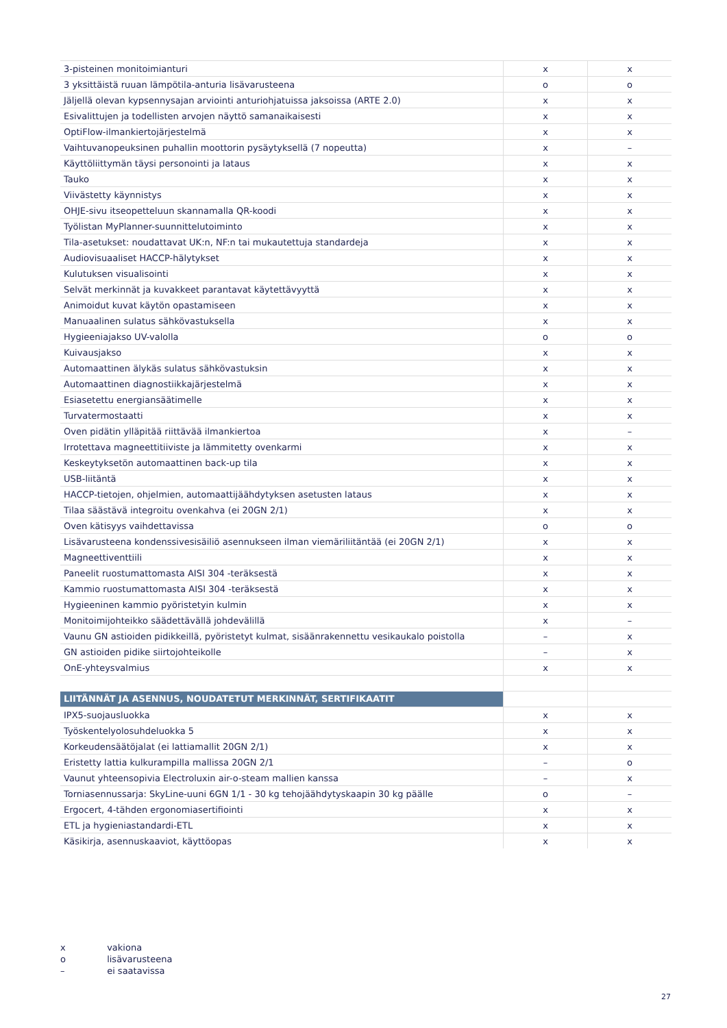| 3-pisteinen monitoimianturi | x | x |
| 3 yksittäistä ruuan lämpötila-anturia lisävarusteena | o | o |
| Jäljellä olevan kypsennysajan arviointi anturiohjatuissa jaksoissa (ARTE 2.0) | x | x |
| Esivalittujen ja todellisten arvojen näyttö samanaikaisesti | x | x |
| OptiFlow-ilmankiertojärjestelmä | x | x |
| Vaihtuvanopeuksinen puhallin moottorin pysäytyksellä (7 nopeutta) | x | – |
| Käyttöliittymän täysi personointi ja lataus | x | x |
| Tauko | x | x |
| Viivästetty käynnistys | x | x |
| OHJE-sivu itseopetteluun skannamalla QR-koodi | x | x |
| Työlistan MyPlanner-suunnittelutoiminto | x | x |
| Tila-asetukset: noudattavat UK:n, NF:n tai mukautettuja standardeja | x | x |
| Audiovisuaaliset HACCP-hälytykset | x | x |
| Kulutuksen visualisointi | x | x |
| Selvät merkinnät ja kuvakkeet parantavat käytettävyyttä | x | x |
| Animoidut kuvat käytön opastamiseen | x | x |
| Manuaalinen sulatus sähkövastuksella | x | x |
| Hygieeniajakso UV-valolla | o | o |
| Kuivausjakso | x | x |
| Automaattinen älykäs sulatus sähkövastuksin | x | x |
| Automaattinen diagnostiikkajärjestelmä | x | x |
| Esiasetettu energiansäätimelle | x | x |
| Turvatermostaatti | x | x |
| Oven pidätin ylläpitää riittävää ilmankiertoa | x | – |
| Irrotettava magneettitiiviste ja lämmitetty ovenkarmi | x | x |
| Keskeytyksetön automaattinen back-up tila | x | x |
| USB-liitäntä | x | x |
| HACCP-tietojen, ohjelmien, automaattijäähdytyksen asetusten lataus | x | x |
| Tilaa säästävä integroitu ovenkahva (ei 20GN 2/1) | x | x |
| Oven kätisyys vaihdettavissa | o | o |
| Lisävarusteena kondenssivesisäiliö asennukseen ilman viemäriliitäntää (ei 20GN 2/1) | x | x |
| Magneettiventtiili | x | x |
| Paneelit ruostumattomasta AISI 304 -teräksestä | x | x |
| Kammio ruostumattomasta AISI 304 -teräksestä | x | x |
| Hygieeninen kammio pyöristetyin kulmin | x | x |
| Monitoimijohteikko säädettävällä johdevälillä | x | – |
| Vaunu GN astioiden pidikkeillä, pyöristetyt kulmat, sisäänrakennettu vesikaukalo poistolla | – | x |
| GN astioiden pidike siirtojohteikolle | – | x |
| OnE-yhteysvalmius | x | x |
| LIITÄNNÄT JA ASENNUS, NOUDATETUT MERKINNÄT, SERTIFIKAATIT | | |
| IPX5-suojausluokka | x | x |
| Työskentelyolosuhdeluokka 5 | x | x |
| Korkeudensäätöjalat (ei lattiamallit 20GN 2/1) | x | x |
| Eristetty lattia kulkurampilla mallissa 20GN 2/1 | – | o |
| Vaunut yhteensopivia Electroluxin air-o-steam mallien kanssa | – | x |
| Torniasennussarja: SkyLine-uuni 6GN 1/1 - 30 kg tehojäähdytyskaapin 30 kg päälle | o | – |
| Ergocert, 4-tähden ergonomiasertifiointi | x | x |
| ETL ja hygieniastandardi-ETL | x | x |
| Käsikirja, asennuskaaviot, käyttöopas | x | x |
x vakiona
o lisävarusteena
– ei saatavissa
27